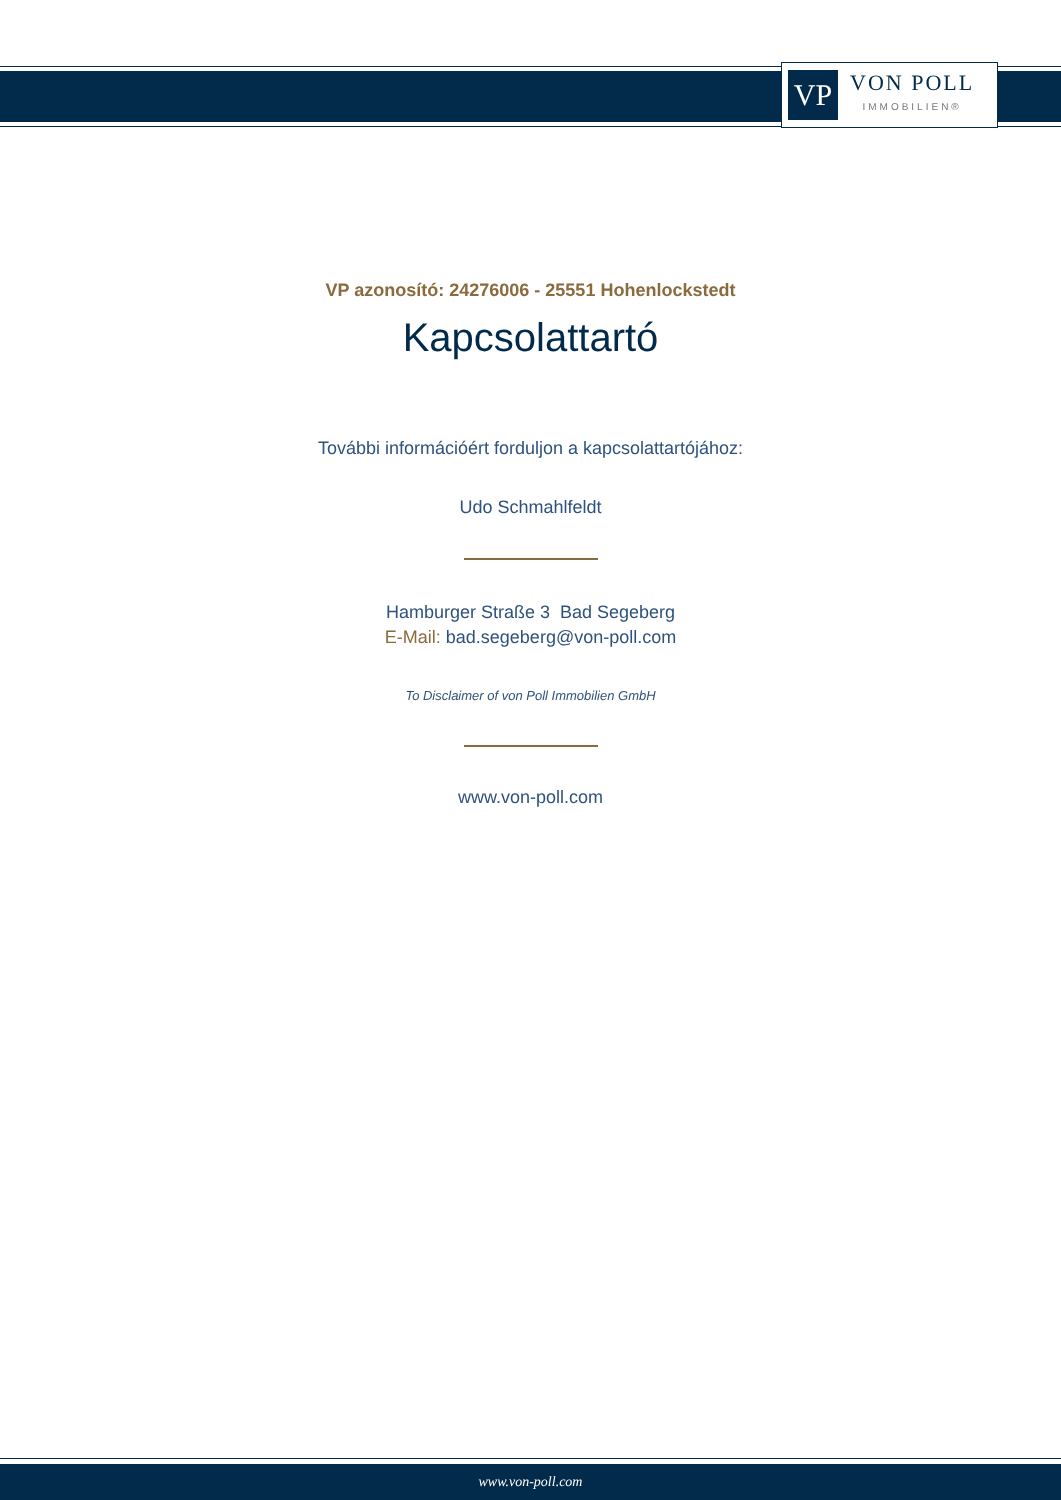VP
VON POLL
IMMOBILIEN®
VP azonosító: 24276006 - 25551 Hohenlockstedt
Kapcsolattartó
További információért forduljon a kapcsolattartójához:
Udo Schmahlfeldt
Hamburger Straße 3 Bad Segeberg
E-Mail: bad.segeberg@von-poll.com
To Disclaimer of von Poll Immobilien GmbH
www.von-poll.com
www.von-poll.com